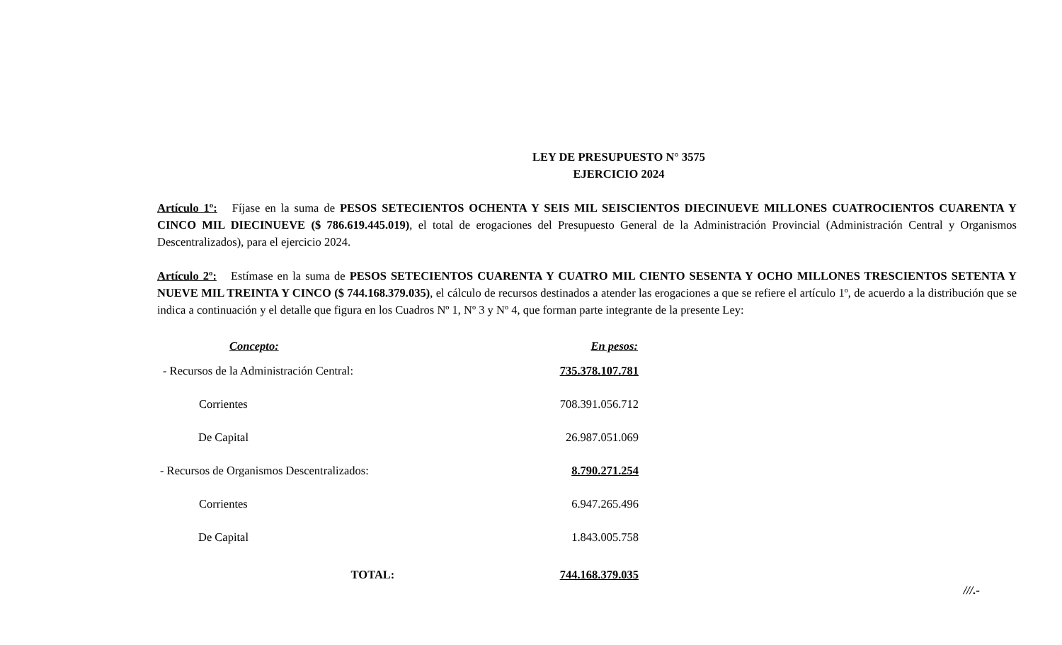LEY DE PRESUPUESTO N° 3575
EJERCICIO 2024
Artículo 1º: Fíjase en la suma de PESOS SETECIENTOS OCHENTA Y SEIS MIL SEISCIENTOS DIECINUEVE MILLONES CUATROCIENTOS CUARENTA Y CINCO MIL DIECINUEVE ($ 786.619.445.019), el total de erogaciones del Presupuesto General de la Administración Provincial (Administración Central y Organismos Descentralizados), para el ejercicio 2024.
Artículo 2º: Estímase en la suma de PESOS SETECIENTOS CUARENTA Y CUATRO MIL CIENTO SESENTA Y OCHO MILLONES TRESCIENTOS SETENTA Y NUEVE MIL TREINTA Y CINCO ($ 744.168.379.035), el cálculo de recursos destinados a atender las erogaciones a que se refiere el artículo 1º, de acuerdo a la distribución que se indica a continuación y el detalle que figura en los Cuadros Nº 1, Nº 3 y Nº 4, que forman parte integrante de la presente Ley:
| Concepto: | En pesos: |
| --- | --- |
| - Recursos de la Administración Central: | 735.378.107.781 |
| Corrientes | 708.391.056.712 |
| De Capital | 26.987.051.069 |
| - Recursos de Organismos Descentralizados: | 8.790.271.254 |
| Corrientes | 6.947.265.496 |
| De Capital | 1.843.005.758 |
| TOTAL: | 744.168.379.035 |
///.-